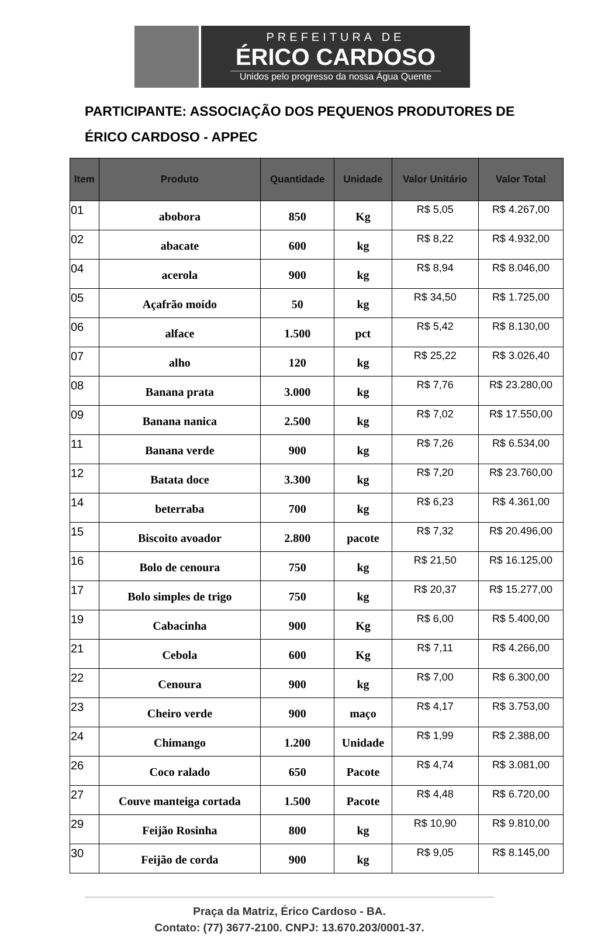PREFEITURA DE
ÉRICO CARDOSO
Unidos pelo progresso da nossa Água Quente
PARTICIPANTE: ASSOCIAÇÃO DOS PEQUENOS PRODUTORES DE ÉRICO CARDOSO - APPEC
| Item | Produto | Quantidade | Unidade | Valor Unitário | Valor Total |
| --- | --- | --- | --- | --- | --- |
| 01 | abobora | 850 | Kg | R$ 5,05 | R$ 4.267,00 |
| 02 | abacate | 600 | kg | R$ 8,22 | R$ 4.932,00 |
| 04 | acerola | 900 | kg | R$ 8,94 | R$ 8.046,00 |
| 05 | Açafrão moído | 50 | kg | R$ 34,50 | R$ 1.725,00 |
| 06 | alface | 1.500 | pct | R$ 5,42 | R$ 8.130,00 |
| 07 | alho | 120 | kg | R$ 25,22 | R$ 3.026,40 |
| 08 | Banana prata | 3.000 | kg | R$ 7,76 | R$ 23.280,00 |
| 09 | Banana nanica | 2.500 | kg | R$ 7,02 | R$ 17.550,00 |
| 11 | Banana verde | 900 | kg | R$ 7,26 | R$ 6.534,00 |
| 12 | Batata doce | 3.300 | kg | R$ 7,20 | R$ 23.760,00 |
| 14 | beterraba | 700 | kg | R$ 6,23 | R$ 4.361,00 |
| 15 | Biscoito avoador | 2.800 | pacote | R$ 7,32 | R$ 20.496,00 |
| 16 | Bolo de cenoura | 750 | kg | R$ 21,50 | R$ 16.125,00 |
| 17 | Bolo simples de trigo | 750 | kg | R$ 20,37 | R$ 15.277,00 |
| 19 | Cabacinha | 900 | Kg | R$ 6,00 | R$ 5.400,00 |
| 21 | Cebola | 600 | Kg | R$ 7,11 | R$ 4.266,00 |
| 22 | Cenoura | 900 | kg | R$ 7,00 | R$ 6.300,00 |
| 23 | Cheiro verde | 900 | maço | R$ 4,17 | R$ 3.753,00 |
| 24 | Chimango | 1.200 | Unidade | R$ 1,99 | R$ 2.388,00 |
| 26 | Coco ralado | 650 | Pacote | R$ 4,74 | R$ 3.081,00 |
| 27 | Couve manteiga cortada | 1.500 | Pacote | R$ 4,48 | R$ 6.720,00 |
| 29 | Feijão Rosinha | 800 | kg | R$ 10,90 | R$ 9.810,00 |
| 30 | Feijão de corda | 900 | kg | R$ 9,05 | R$ 8.145,00 |
Praça da Matriz, Érico Cardoso - BA.
Contato: (77) 3677-2100. CNPJ: 13.670.203/0001-37.